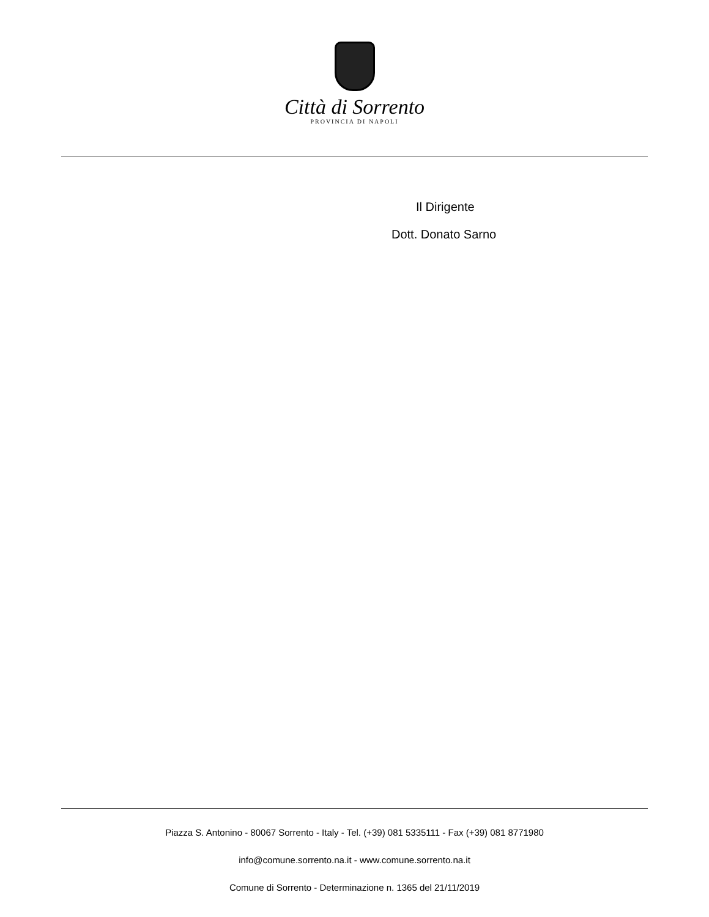Città di Sorrento
PROVINCIA DI NAPOLI
Il Dirigente
Dott. Donato Sarno
Piazza S. Antonino - 80067 Sorrento - Italy - Tel. (+39) 081 5335111 - Fax (+39) 081 8771980
info@comune.sorrento.na.it - www.comune.sorrento.na.it
Comune di Sorrento - Determinazione n. 1365 del 21/11/2019